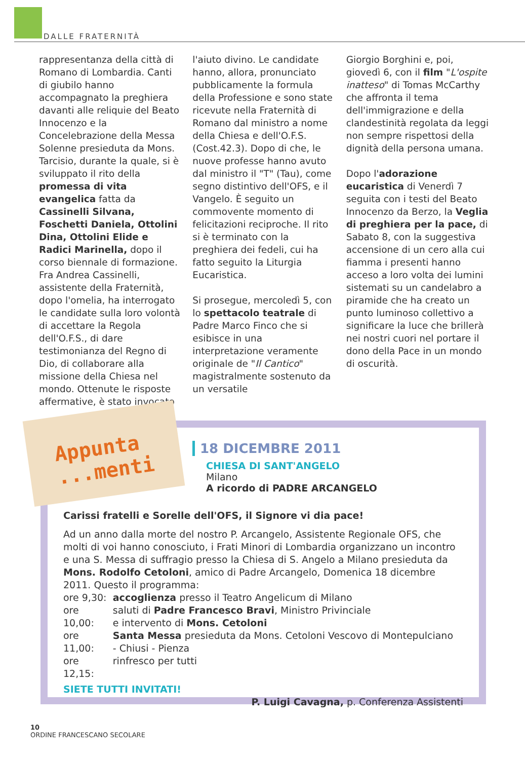DALLE FRATERNITÀ
rappresentanza della città di Romano di Lombardia. Canti di giubilo hanno accompagnato la preghiera davanti alle reliquie del Beato Innocenzo e la Concelebrazione della Messa Solenne presieduta da Mons. Tarcisio, durante la quale, si è sviluppato il rito della promessa di vita evangelica fatta da Cassinelli Silvana, Foschetti Daniela, Ottolini Dina, Ottolini Elide e Radici Marinella, dopo il corso biennale di formazione. Fra Andrea Cassinelli, assistente della Fraternità, dopo l'omelia, ha interrogato le candidate sulla loro volontà di accettare la Regola dell'O.F.S., di dare testimonianza del Regno di Dio, di collaborare alla missione della Chiesa nel mondo. Ottenute le risposte affermative, è stato invocato
l'aiuto divino. Le candidate hanno, allora, pronunciato pubblicamente la formula della Professione e sono state ricevute nella Fraternità di Romano dal ministro a nome della Chiesa e dell'O.F.S. (Cost.42.3). Dopo di che, le nuove professe hanno avuto dal ministro il "T" (Tau), come segno distintivo dell'OFS, e il Vangelo. È seguito un commovente momento di felicitazioni reciproche. Il rito si è terminato con la preghiera dei fedeli, cui ha fatto seguito la Liturgia Eucaristica.
Si prosegue, mercoledì 5, con lo spettacolo teatrale di Padre Marco Finco che si esibisce in una interpretazione veramente originale de "Il Cantico" magistralmente sostenuto da un versatile
Giorgio Borghini e, poi, giovedì 6, con il film "L'ospite inatteso" di Tomas McCarthy che affronta il tema dell'immigrazione e della clandestinità regolata da leggi non sempre rispettosi della dignità della persona umana.
Dopo l'adorazione eucaristica di Venerdì 7 seguita con i testi del Beato Innocenzo da Berzo, la Veglia di preghiera per la pace, di Sabato 8, con la suggestiva accensione di un cero alla cui fiamma i presenti hanno acceso a loro volta dei lumini sistemati su un candelabro a piramide che ha creato un punto luminoso collettivo a significare la luce che brillerà nei nostri cuori nel portare il dono della Pace in un mondo di oscurità.
Appunta
...menti
18 DICEMBRE 2011
CHIESA DI SANT'ANGELO
Milano
A ricordo di PADRE ARCANGELO
Carissi fratelli e Sorelle dell'OFS, il Signore vi dia pace!
Ad un anno dalla morte del nostro P. Arcangelo, Assistente Regionale OFS, che molti di voi hanno conosciuto, i Frati Minori di Lombardia organizzano un incontro e una S. Messa di suffragio presso la Chiesa di S. Angelo a Milano presieduta da Mons. Rodolfo Cetoloni, amico di Padre Arcangelo, Domenica 18 dicembre 2011. Questo il programma:
| ore 9,30: | accoglienza presso il Teatro Angelicum di Milano |
| ore 10,00: | saluti di Padre Francesco Bravi , Ministro Privinciale e intervento di Mons. Cetoloni |
| ore 11,00: | Santa Messa presieduta da Mons. Cetoloni Vescovo di Montepulciano - Chiusi - Pienza |
| ore 12,15: | rinfresco per tutti |
SIETE TUTTI INVITATI!
P. Luigi Cavagna, p. Conferenza Assistenti
10
ORDINE FRANCESCANO SECOLARE